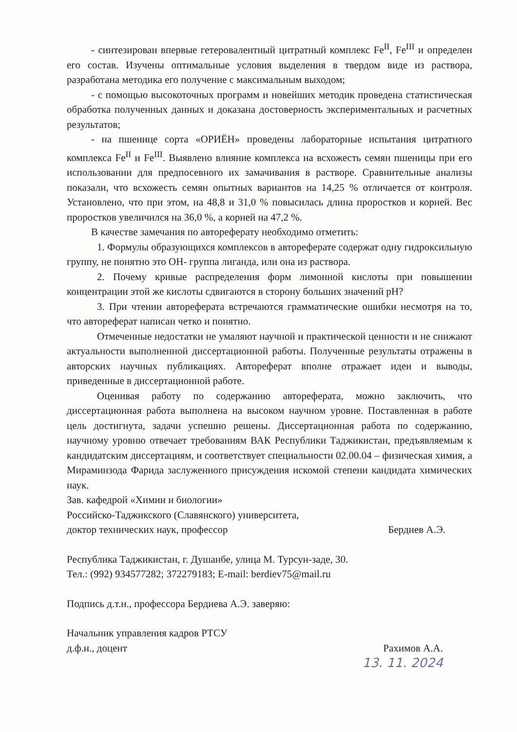- синтезирован впервые гетеровалентный цитратный комплекс Fe<sup>II</sup>, Fe<sup>III</sup> и определен его состав. Изучены оптимальные условия выделения в твердом виде из раствора, разработана методика его получение с максимальным выходом;
- с помощью высокоточных программ и новейших методик проведена статистическая обработка полученных данных и доказана достоверность экспериментальных и расчетных результатов;
- на пшенице сорта «ОРИЁН» проведены лабораторные испытания цитратного комплекса Fe<sup>II</sup> и Fe<sup>III</sup>. Выявлено влияние комплекса на всхожесть семян пшеницы при его использовании для предпосевного их замачивания в растворе. Сравнительные анализы показали, что всхожесть семян опытных вариантов на 14,25 % отличается от контроля. Установлено, что при этом, на 48,8 и 31,0 % повысилась длина проростков и корней. Вес проростков увеличился на 36,0 %, а корней на 47,2 %.
В качестве замечания по автореферату необходимо отметить:
1. Формулы образующихся комплексов в автореферате содержат одну гидроксильную группу, не понятно это ОН- группа лиганда, или она из раствора.
2. Почему кривые распределения форм лимонной кислоты при повышении концентрации этой же кислоты сдвигаются в сторону больших значений pH?
3. При чтении автореферата встречаются грамматические ошибки несмотря на то, что автореферат написан четко и понятно.
Отмеченные недостатки не умаляют научной и практической ценности и не снижают актуальности выполненной диссертационной работы. Полученные результаты отражены в авторских научных публикациях. Автореферат вполне отражает идеи и выводы, приведенные в диссертационной работе.
Оценивая работу по содержанию автореферата, можно заключить, что диссертационная работа выполнена на высоком научном уровне. Поставленная в работе цель достигнута, задачи успешно решены. Диссертационная работа по содержанию, научному уровню отвечает требованиям ВАК Республики Таджикистан, предъявляемым к кандидатским диссертациям, и соответствует специальности 02.00.04 – физическая химия, а Мираминзода Фарида заслуженного присуждения искомой степени кандидата химических наук.
Зав. кафедрой «Химии и биологии»
Российско-Таджикского (Славянского) университета,
доктор технических наук, профессор Бердиев А.Э.
Республика Таджикистан, г. Душанбе, улица М. Турсун-заде, 30.
Тел.: (992) 934577282; 372279183; E-mail: berdiev75@mail.ru
Подпись д.т.н., профессора Бердиева А.Э. заверяю:
Начальник управления кадров РТСУ
д.ф.н., доцент Рахимов А.А.
13. 11. 2024